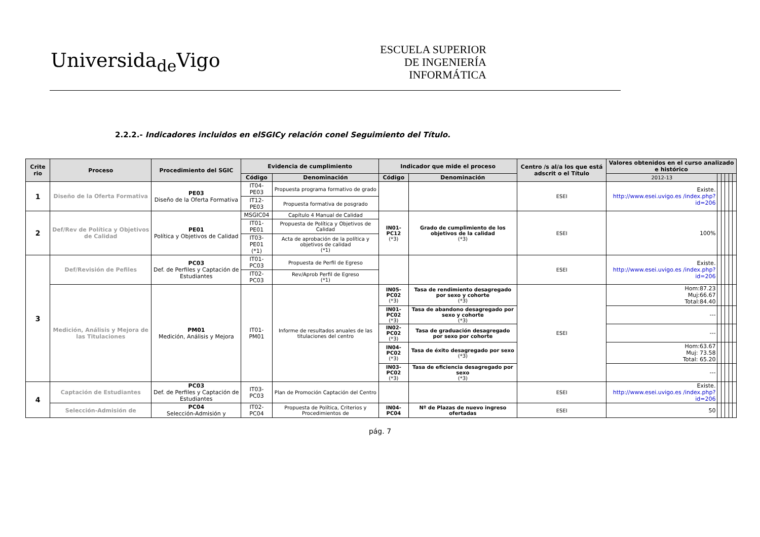Universida<sub>de</sub>Vigo
ESCUELA SUPERIOR
DE INGENIERÍA
INFORMÁTICA
2.2.2.- Indicadores incluidos en elSGICy relación conel Seguimiento del Título.
| Crite rio | Proceso | Procedimiento del SGIC | Evidencia de cumplimiento | | Indicador que mide el proceso | | Centro /s al/a los que está adscrit o el Título | Valores obtenidos en el curso analizado e histórico | | | | | |
| --- | --- | --- | --- | --- | --- | --- | --- | --- | --- | --- | --- | --- | --- |
| | | | Código | Denominación | Código | Denominación | | 2012-13 | | | | | |
| 1 | Diseño de la Oferta Formativa | PE03 Diseño de la Oferta Formativa | IT04-PE03 | Propuesta programa formativo de grado | | | ESEI | Existe. http://www.esei.uvigo.es /index.php?id=206 | | | | | |
| | | | IT12-PE03 | Propuesta formativa de posgrado | | | | | | | | | |
| 2 | Def/Rev de Política y Objetivos de Calidad | PE01 Política y Objetivos de Calidad | MSGIC04 | Capítulo 4 Manual de Calidad | IN01-PC12 (*3) | Grado de cumplimiento de los objetivos de la calidad (*3) | ESEI | 100% | | | | | |
| | | | IT01-PE01 | Propuesta de Política y Objetivos de Calidad | | | | | | | | | |
| | | | IT03-PE01 (*1) | Acta de aprobación de la política y objetivos de calidad (*1) | | | | | | | | | |
| 3 | Def/Revisión de Pefiles | PC03 Def. de Perfiles y Captación de Estudiantes | IT01-PC03 | Propuesta de Perfil de Egreso | | | ESEI | Existe. http://www.esei.uvigo.es /index.php?id=206 | | | | | |
| | | | IT02-PC03 | Rev/Aprob Perfil de Egreso (*1) | | | | | | | | | |
| | Medición, Análisis y Mejora de las Titulaciones | PM01 Medición, Análisis y Mejora | IT01-PM01 | Informe de resultados anuales de las titulaciones del centro | IN05-PC02 (*3) | Tasa de rendimiento desagregado por sexo y cohorte (*3) | ESEI | Hom:87.23 Muj:66.67 Total:84.40 | | | | | |
| | | | | | IN01-PC02 (*3) | Tasa de abandono desagregado por sexo y cohorte (*3) | | --- | | | | | |
| | | | | | IN02-PC02 (*3) | Tasa de graduación desagregado por sexo por cohorte | | --- | | | | | |
| | | | | | IN04-PC02 (*3) | Tasa de éxito desagregado por sexo (*3) | | Hom:63.67 Muj: 73.58 Total: 65.20 | | | | | |
| | | | | | IN03-PC02 (*3) | Tasa de eficiencia desagregado por sexo (*3) | | --- | | | | | |
| 4 | Captación de Estudiantes | PC03 Def. de Perfiles y Captación de Estudiantes | IT03-PC03 | Plan de Promoción Captación del Centro | | | ESEI | Existe. http://www.esei.uvigo.es /index.php?id=206 | | | | | |
| | Selección-Admisión de | PC04 Selección-Admisión y | IT02-PC04 | Propuesta de Política, Criterios y Procedimientos de | IN04-PC04 | Nº de Plazas de nuevo ingreso ofertadas | ESEI | 50 | | | | | |
pág. 7